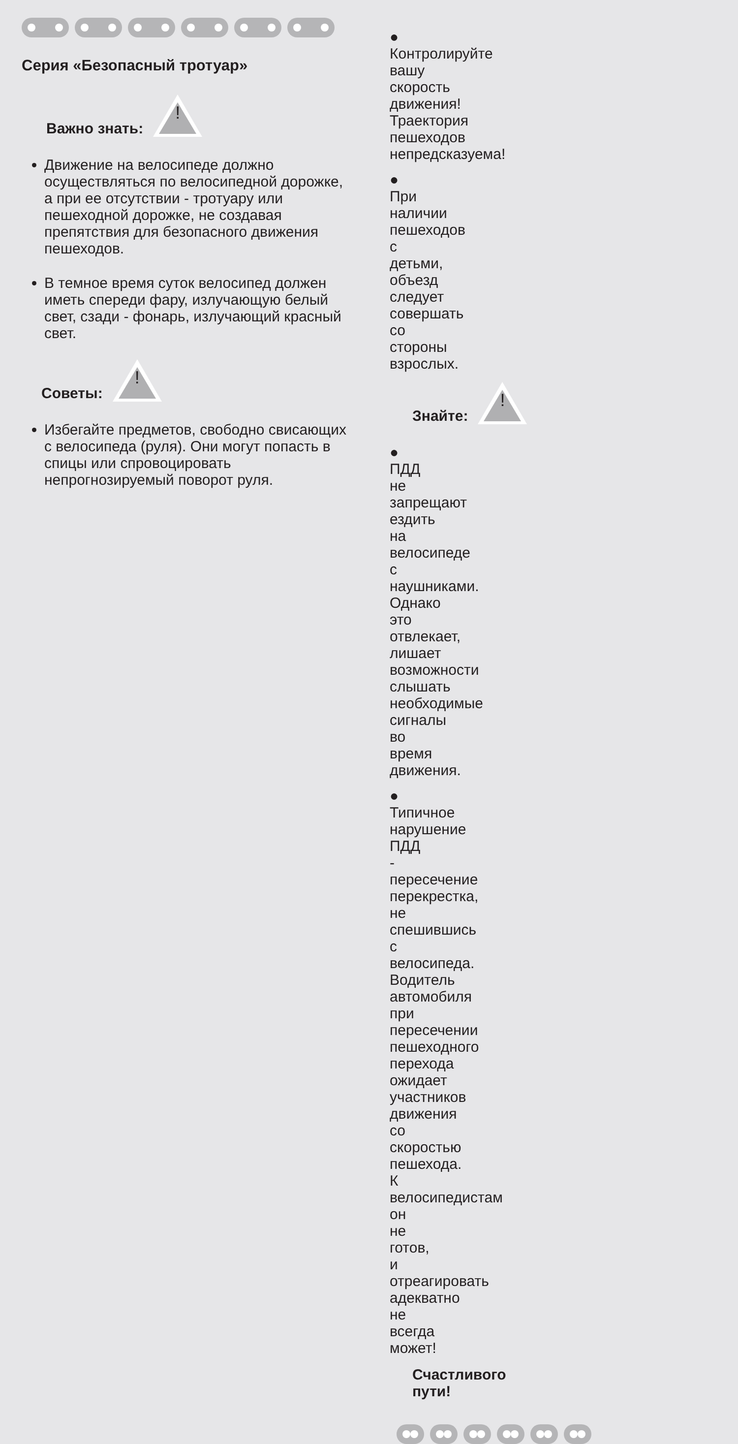Серия «Безопасный тротуар»
Важно знать:
!
Движение на велосипеде должно осуществляться по велосипедной дорожке, а при ее отсутствии - тротуару или пешеходной дорожке, не создавая препятствия для безопасного движения пешеходов.
В темное время суток велосипед должен иметь спереди фару, излучающую белый свет, сзади - фонарь, излучающий красный свет.
Советы:
!
Избегайте предметов, свободно свисающих с велосипеда (руля). Они могут попасть в спицы или спровоцировать непрогнозируемый поворот руля.
● Контролируйте вашу скорость движения! Траектория пешеходов непредсказуема!
● При наличии пешеходов с детьми, объезд следует совершать со стороны взрослых.
Знайте:
!
● ПДД не запрещают ездить на велосипеде с наушниками. Однако это отвлекает, лишает возможности слышать необходимые сигналы во время движения.
● Типичное нарушение ПДД - пересечение перекрестка, не спешившись с велосипеда. Водитель автомобиля при пересечении пешеходного перехода ожидает участников движения со скоростью пешехода. К велосипедистам он не готов, и отреагировать адекватно не всегда может!
Счастливого пути!